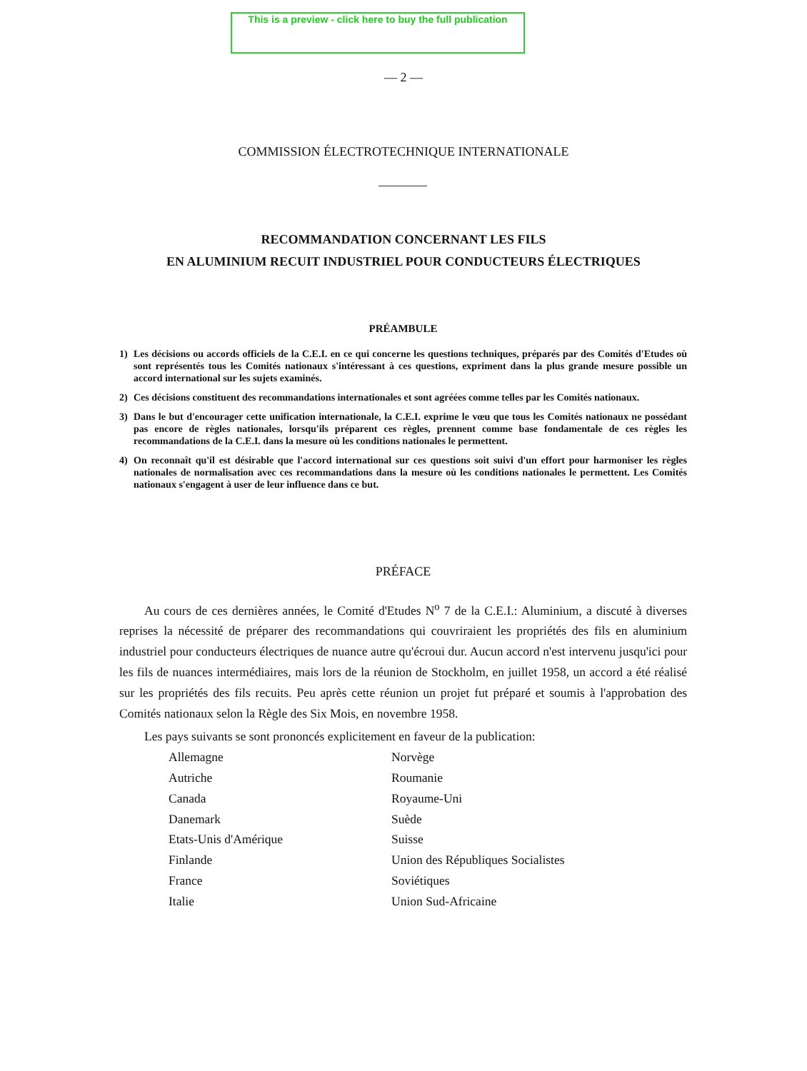This is a preview - click here to buy the full publication
— 2 —
COMMISSION ÉLECTROTECHNIQUE INTERNATIONALE
RECOMMANDATION CONCERNANT LES FILS
EN ALUMINIUM RECUIT INDUSTRIEL POUR CONDUCTEURS ÉLECTRIQUES
PRÉAMBULE
1) Les décisions ou accords officiels de la C.E.I. en ce qui concerne les questions techniques, préparés par des Comités d'Etudes où sont représentés tous les Comités nationaux s'intéressant à ces questions, expriment dans la plus grande mesure possible un accord international sur les sujets examinés.
2) Ces décisions constituent des recommandations internationales et sont agréées comme telles par les Comités nationaux.
3) Dans le but d'encourager cette unification internationale, la C.E.I. exprime le vœu que tous les Comités nationaux ne possédant pas encore de règles nationales, lorsqu'ils préparent ces règles, prennent comme base fondamentale de ces règles les recommandations de la C.E.I. dans la mesure où les conditions nationales le permettent.
4) On reconnaît qu'il est désirable que l'accord international sur ces questions soit suivi d'un effort pour harmoniser les règles nationales de normalisation avec ces recommandations dans la mesure où les conditions nationales le permettent. Les Comités nationaux s'engagent à user de leur influence dans ce but.
PRÉFACE
Au cours de ces dernières années, le Comité d'Etudes N<sup>o</sup> 7 de la C.E.I.: Aluminium, a discuté à diverses reprises la nécessité de préparer des recommandations qui couvriraient les propriétés des fils en aluminium industriel pour conducteurs électriques de nuance autre qu'écroui dur. Aucun accord n'est intervenu jusqu'ici pour les fils de nuances intermédiaires, mais lors de la réunion de Stockholm, en juillet 1958, un accord a été réalisé sur les propriétés des fils recuits. Peu après cette réunion un projet fut préparé et soumis à l'approbation des Comités nationaux selon la Règle des Six Mois, en novembre 1958.
Les pays suivants se sont prononcés explicitement en faveur de la publication:
Allemagne
Autriche
Canada
Danemark
Etats-Unis d'Amérique
Finlande
France
Italie
Norvège
Roumanie
Royaume-Uni
Suède
Suisse
Union des Républiques Socialistes Soviétiques
Union Sud-Africaine